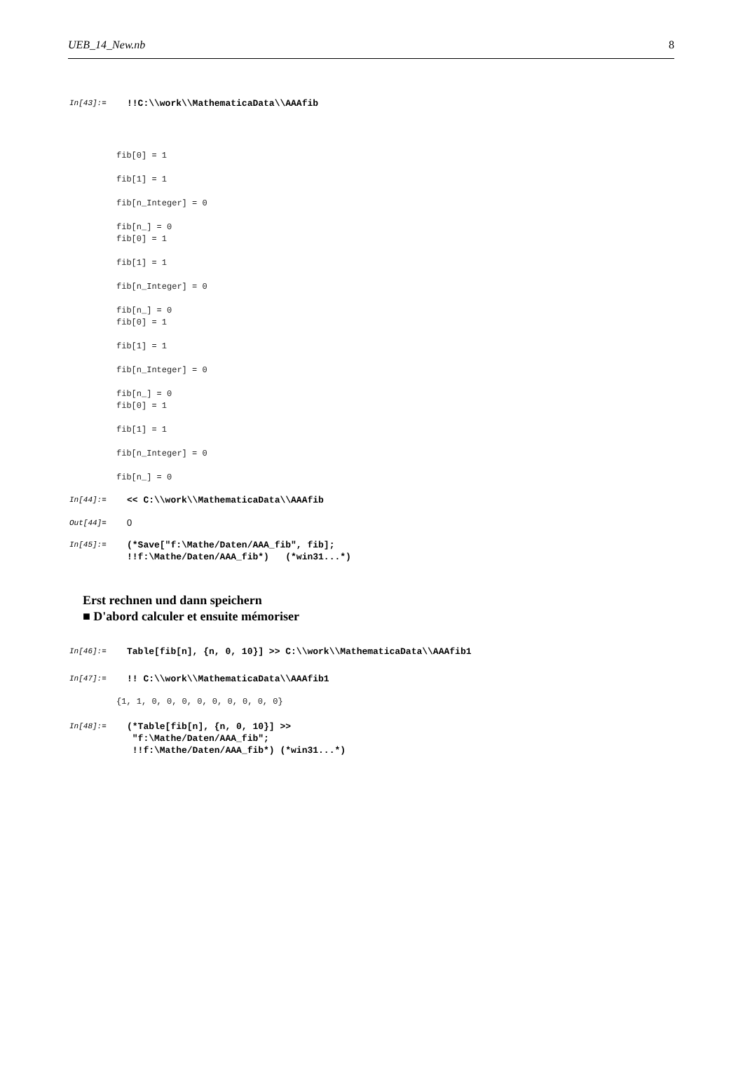UEB_14_New.nb 8
In[43]:=
!!C:\\work\\MathematicaData\\AAAfib
fib[0] = 1 fib[1] = 1 fib[n_Integer] = 0 fib[n_] = 0 fib[0] = 1 fib[1] = 1 fib[n_Integer] = 0 fib[n_] = 0 fib[0] = 1 fib[1] = 1 fib[n_Integer] = 0 fib[n_] = 0 fib[0] = 1 fib[1] = 1 fib[n_Integer] = 0 fib[n_] = 0
In[44]:=
<< C:\\work\\MathematicaData\\AAAfib
Out[44]=
0
In[45]:=
(*Save["f:\Mathe/Daten/AAA_fib", fib]; !!f:\Mathe/Daten/AAA_fib*) (*win31...*)
Erst rechnen und dann speichern
■ D'abord calculer et ensuite mémoriser
In[46]:=
Table[fib[n], {n, 0, 10}] >> C:\\work\\MathematicaData\\AAAfib1
In[47]:=
!! C:\\work\\MathematicaData\\AAAfib1
{1, 1, 0, 0, 0, 0, 0, 0, 0, 0, 0}
In[48]:=
(*Table[fib[n], {n, 0, 10}] >> "f:\Mathe/Daten/AAA_fib"; !!f:\Mathe/Daten/AAA_fib*) (*win31...*)